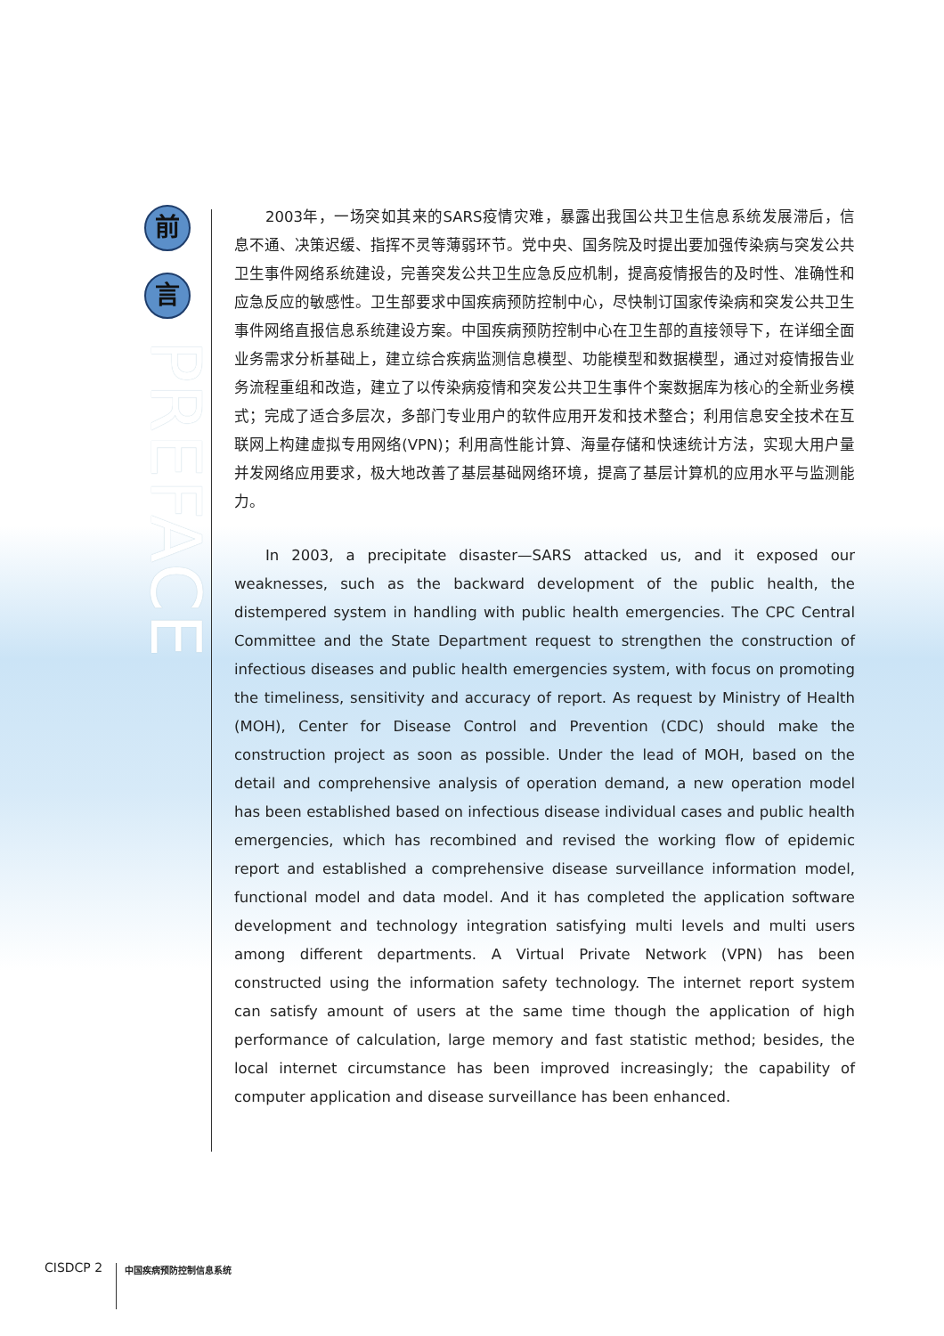前
言
PREFACE
2003年，一场突如其来的SARS疫情灾难，暴露出我国公共卫生信息系统发展滞后，信息不通、决策迟缓、指挥不灵等薄弱环节。党中央、国务院及时提出要加强传染病与突发公共卫生事件网络系统建设，完善突发公共卫生应急反应机制，提高疫情报告的及时性、准确性和应急反应的敏感性。卫生部要求中国疾病预防控制中心，尽快制订国家传染病和突发公共卫生事件网络直报信息系统建设方案。中国疾病预防控制中心在卫生部的直接领导下，在详细全面业务需求分析基础上，建立综合疾病监测信息模型、功能模型和数据模型，通过对疫情报告业务流程重组和改造，建立了以传染病疫情和突发公共卫生事件个案数据库为核心的全新业务模式；完成了适合多层次，多部门专业用户的软件应用开发和技术整合；利用信息安全技术在互联网上构建虚拟专用网络(VPN)；利用高性能计算、海量存储和快速统计方法，实现大用户量并发网络应用要求，极大地改善了基层基础网络环境，提高了基层计算机的应用水平与监测能力。
In 2003, a precipitate disaster—SARS attacked us, and it exposed our weaknesses, such as the backward development of the public health, the distempered system in handling with public health emergencies. The CPC Central Committee and the State Department request to strengthen the construction of infectious diseases and public health emergencies system, with focus on promoting the timeliness, sensitivity and accuracy of report. As request by Ministry of Health (MOH), Center for Disease Control and Prevention (CDC) should make the construction project as soon as possible. Under the lead of MOH, based on the detail and comprehensive analysis of operation demand, a new operation model has been established based on infectious disease individual cases and public health emergencies, which has recombined and revised the working flow of epidemic report and established a comprehensive disease surveillance information model, functional model and data model. And it has completed the application software development and technology integration satisfying multi levels and multi users among different departments. A Virtual Private Network (VPN) has been constructed using the information safety technology. The internet report system can satisfy amount of users at the same time though the application of high performance of calculation, large memory and fast statistic method; besides, the local internet circumstance has been improved increasingly; the capability of computer application and disease surveillance has been enhanced.
CISDCP 2 中国疾病预防控制信息系统